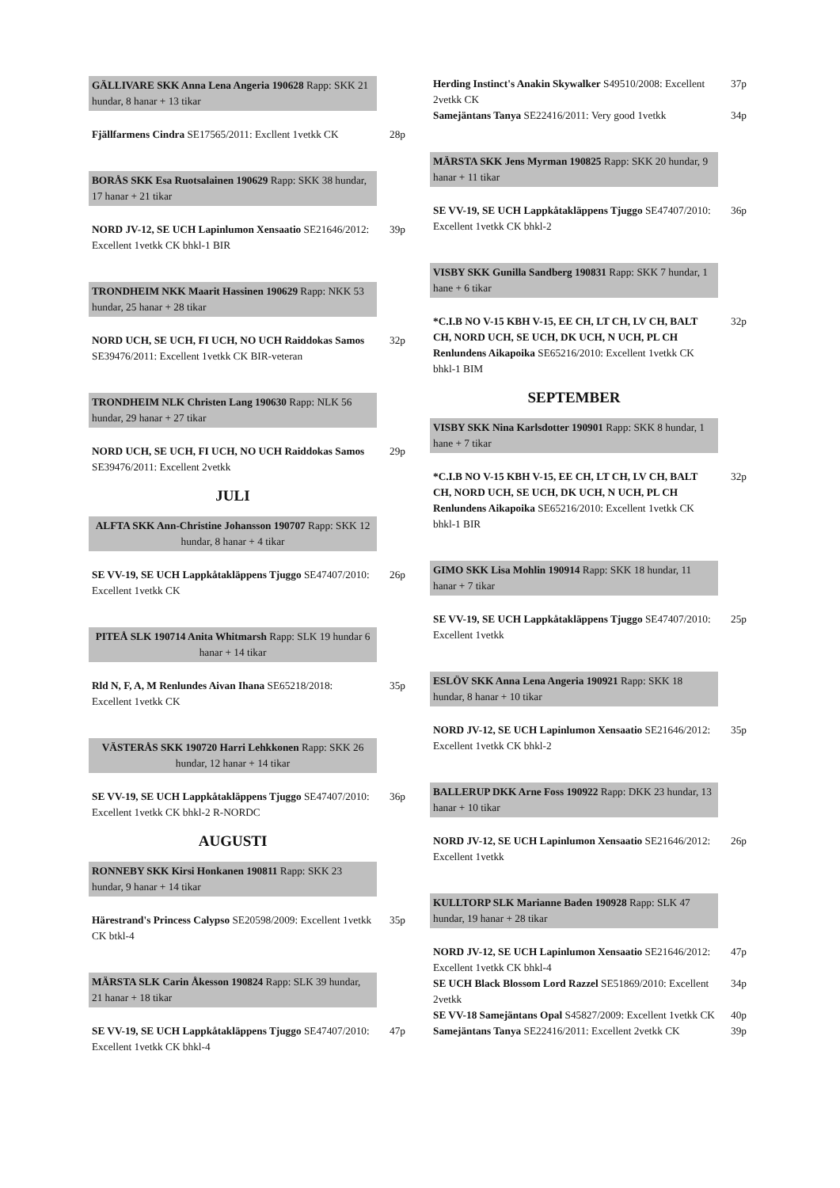GÄLLIVARE SKK Anna Lena Angeria 190628 Rapp: SKK 21 hundar, 8 hanar + 13 tikar
Fjällfarmens Cindra SE17565/2011: Excllent 1vetkk CK
28p
BORÅS SKK Esa Ruotsalainen 190629 Rapp: SKK 38 hundar, 17 hanar + 21 tikar
NORD JV-12, SE UCH Lapinlumon Xensaatio SE21646/2012: Excellent 1vetkk CK bhkl-1 BIR
39p
TRONDHEIM NKK Maarit Hassinen 190629 Rapp: NKK 53 hundar, 25 hanar + 28 tikar
NORD UCH, SE UCH, FI UCH, NO UCH Raiddokas Samos SE39476/2011: Excellent 1vetkk CK BIR-veteran
32p
TRONDHEIM NLK Christen Lang 190630 Rapp: NLK 56 hundar, 29 hanar + 27 tikar
NORD UCH, SE UCH, FI UCH, NO UCH Raiddokas Samos SE39476/2011: Excellent 2vetkk
29p
JULI
ALFTA SKK Ann-Christine Johansson 190707 Rapp: SKK 12 hundar, 8 hanar + 4 tikar
SE VV-19, SE UCH Lappkåtakläppens Tjuggo SE47407/2010: Excellent 1vetkk CK
26p
PITEÅ SLK 190714 Anita Whitmarsh Rapp: SLK 19 hundar 6 hanar + 14 tikar
Rld N, F, A, M Renlundes Aivan Ihana SE65218/2018: Excellent 1vetkk CK
35p
VÄSTERÅS SKK 190720 Harri Lehkkonen Rapp: SKK 26 hundar, 12 hanar + 14 tikar
SE VV-19, SE UCH Lappkåtakläppens Tjuggo SE47407/2010: Excellent 1vetkk CK bhkl-2 R-NORDC
36p
AUGUSTI
RONNEBY SKK Kirsi Honkanen 190811 Rapp: SKK 23 hundar, 9 hanar + 14 tikar
Härestrand's Princess Calypso SE20598/2009: Excellent 1vetkk CK btkl-4
35p
MÄRSTA SLK Carin Åkesson 190824 Rapp: SLK 39 hundar, 21 hanar + 18 tikar
SE VV-19, SE UCH Lappkåtakläppens Tjuggo SE47407/2010: Excellent 1vetkk CK bhkl-4
47p
Herding Instinct's Anakin Skywalker S49510/2008: Excellent 2vetkk CK
37p
Samejäntans Tanya SE22416/2011: Very good 1vetkk
34p
MÄRSTA SKK Jens Myrman 190825 Rapp: SKK 20 hundar, 9 hanar + 11 tikar
SE VV-19, SE UCH Lappkåtakläppens Tjuggo SE47407/2010: Excellent 1vetkk CK bhkl-2
36p
VISBY SKK Gunilla Sandberg 190831 Rapp: SKK 7 hundar, 1 hane + 6 tikar
*C.I.B NO V-15 KBH V-15, EE CH, LT CH, LV CH, BALT CH, NORD UCH, SE UCH, DK UCH, N UCH, PL CH Renlundens Aikapoika SE65216/2010: Excellent 1vetkk CK bhkl-1 BIM
32p
SEPTEMBER
VISBY SKK Nina Karlsdotter 190901 Rapp: SKK 8 hundar, 1 hane + 7 tikar
*C.I.B NO V-15 KBH V-15, EE CH, LT CH, LV CH, BALT CH, NORD UCH, SE UCH, DK UCH, N UCH, PL CH Renlundens Aikapoika SE65216/2010: Excellent 1vetkk CK bhkl-1 BIR
32p
GIMO SKK Lisa Mohlin 190914 Rapp: SKK 18 hundar, 11 hanar + 7 tikar
SE VV-19, SE UCH Lappkåtakläppens Tjuggo SE47407/2010: Excellent 1vetkk
25p
ESLÖV SKK Anna Lena Angeria 190921 Rapp: SKK 18 hundar, 8 hanar + 10 tikar
NORD JV-12, SE UCH Lapinlumon Xensaatio SE21646/2012: Excellent 1vetkk CK bhkl-2
35p
BALLERUP DKK Arne Foss 190922 Rapp: DKK 23 hundar, 13 hanar + 10 tikar
NORD JV-12, SE UCH Lapinlumon Xensaatio SE21646/2012: Excellent 1vetkk
26p
KULLTORP SLK Marianne Baden 190928 Rapp: SLK 47 hundar, 19 hanar + 28 tikar
NORD JV-12, SE UCH Lapinlumon Xensaatio SE21646/2012: Excellent 1vetkk CK bhkl-4
47p
SE UCH Black Blossom Lord Razzel SE51869/2010: Excellent 2vetkk
34p
SE VV-18 Samejäntans Opal S45827/2009: Excellent 1vetkk CK
40p
Samejäntans Tanya SE22416/2011: Excellent 2vetkk CK
39p